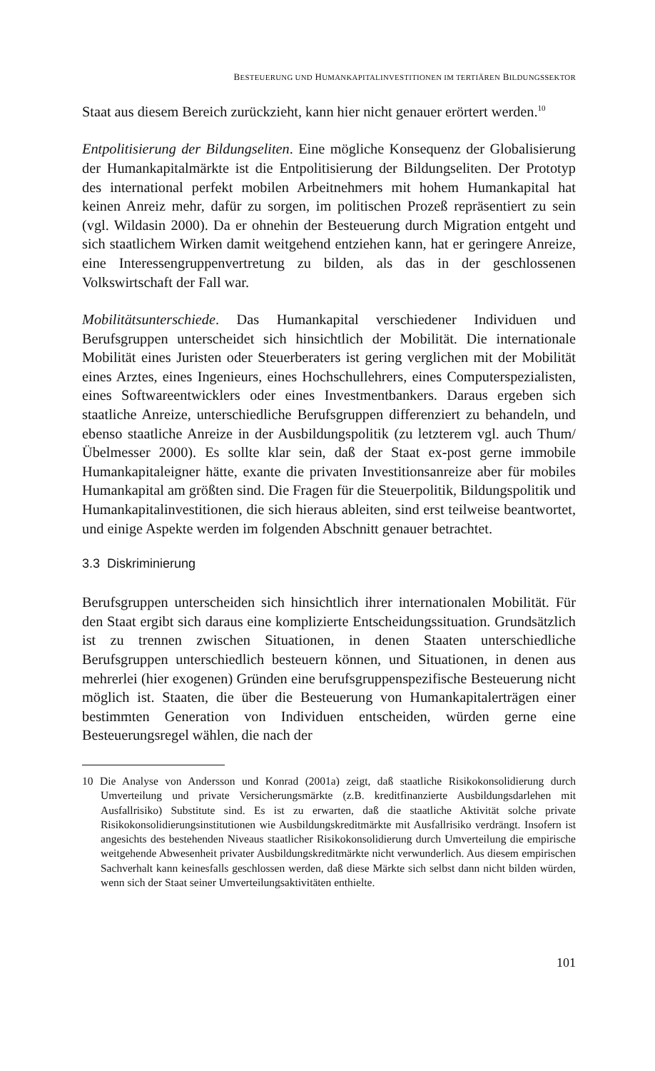BESTEUERUNG UND HUMANKAPITALINVESTITIONEN IM TERTIÄREN BILDUNGSSEKTOR
Staat aus diesem Bereich zurückzieht, kann hier nicht genauer erörtert werden.<sup>10</sup>
Entpolitisierung der Bildungseliten. Eine mögliche Konsequenz der Globalisierung der Humankapitalmärkte ist die Entpolitisierung der Bildungseliten. Der Prototyp des international perfekt mobilen Arbeitnehmers mit hohem Humankapital hat keinen Anreiz mehr, dafür zu sorgen, im politischen Prozeß repräsentiert zu sein (vgl. Wildasin 2000). Da er ohnehin der Besteuerung durch Migration entgeht und sich staatlichem Wirken damit weitgehend entziehen kann, hat er geringere Anreize, eine Interessengruppenvertretung zu bilden, als das in der geschlossenen Volkswirtschaft der Fall war.
Mobilitätsunterschiede. Das Humankapital verschiedener Individuen und Berufsgruppen unterscheidet sich hinsichtlich der Mobilität. Die internationale Mobilität eines Juristen oder Steuerberaters ist gering verglichen mit der Mobilität eines Arztes, eines Ingenieurs, eines Hochschullehrers, eines Computerspezialisten, eines Softwareentwicklers oder eines Investmentbankers. Daraus ergeben sich staatliche Anreize, unterschiedliche Berufsgruppen differenziert zu behandeln, und ebenso staatliche Anreize in der Ausbildungspolitik (zu letzterem vgl. auch Thum/Übelmesser 2000). Es sollte klar sein, daß der Staat ex-post gerne immobile Humankapitaleigner hätte, exante die privaten Investitionsanreize aber für mobiles Humankapital am größten sind. Die Fragen für die Steuerpolitik, Bildungspolitik und Humankapitalinvestitionen, die sich hieraus ableiten, sind erst teilweise beantwortet, und einige Aspekte werden im folgenden Abschnitt genauer betrachtet.
3.3 Diskriminierung
Berufsgruppen unterscheiden sich hinsichtlich ihrer internationalen Mobilität. Für den Staat ergibt sich daraus eine komplizierte Entscheidungssituation. Grundsätzlich ist zu trennen zwischen Situationen, in denen Staaten unterschiedliche Berufsgruppen unterschiedlich besteuern können, und Situationen, in denen aus mehrerlei (hier exogenen) Gründen eine berufsgruppenspezifische Besteuerung nicht möglich ist. Staaten, die über die Besteuerung von Humankapitalerträgen einer bestimmten Generation von Individuen entscheiden, würden gerne eine Besteuerungsregel wählen, die nach der
10 Die Analyse von Andersson und Konrad (2001a) zeigt, daß staatliche Risikokonsolidierung durch Umverteilung und private Versicherungsmärkte (z.B. kreditfinanzierte Ausbildungsdarlehen mit Ausfallrisiko) Substitute sind. Es ist zu erwarten, daß die staatliche Aktivität solche private Risikokonsolidierungsinstitutionen wie Ausbildungskreditmärkte mit Ausfallrisiko verdrängt. Insofern ist angesichts des bestehenden Niveaus staatlicher Risikokonsolidierung durch Umverteilung die empirische weitgehende Abwesenheit privater Ausbildungskreditmärkte nicht verwunderlich. Aus diesem empirischen Sachverhalt kann keinesfalls geschlossen werden, daß diese Märkte sich selbst dann nicht bilden würden, wenn sich der Staat seiner Umverteilungsaktivitäten enthielte.
101